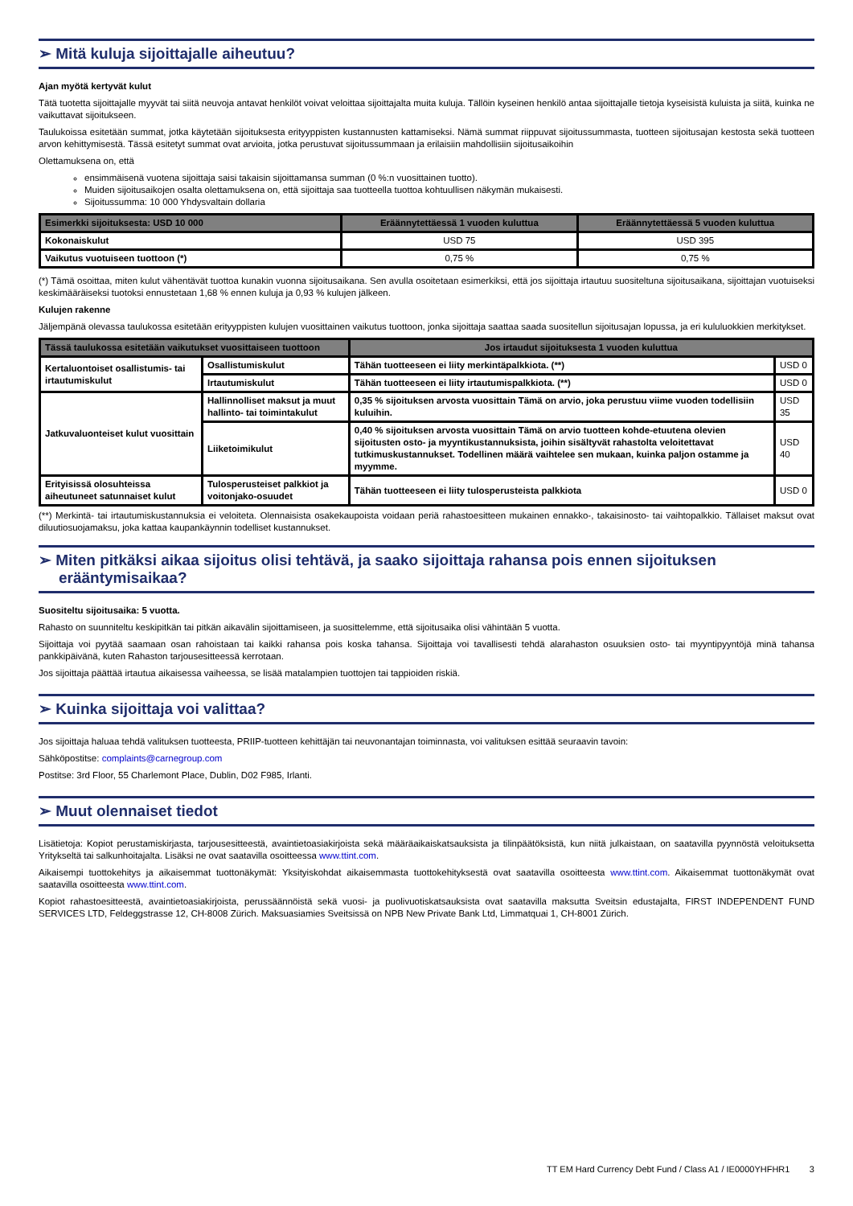➢ Mitä kuluja sijoittajalle aiheutuu?
Ajan myötä kertyvät kulut
Tätä tuotetta sijoittajalle myyvät tai siitä neuvoja antavat henkilöt voivat veloittaa sijoittajalta muita kuluja. Tällöin kyseinen henkilö antaa sijoittajalle tietoja kyseisistä kuluista ja siitä, kuinka ne vaikuttavat sijoitukseen.
Taulukoissa esitetään summat, jotka käytetään sijoituksesta erityyppisten kustannusten kattamiseksi. Nämä summat riippuvat sijoitussummasta, tuotteen sijoitusajan kestosta sekä tuotteen arvon kehittymisestä. Tässä esitetyt summat ovat arvioita, jotka perustuvat sijoitussummaan ja erilaisiin mahdollisiin sijoitusaikoihin
Olettamuksena on, että
ensimmäisenä vuotena sijoittaja saisi takaisin sijoittamansa summan (0 %:n vuosittainen tuotto).
Muiden sijoitusaikojen osalta olettamuksena on, että sijoittaja saa tuotteella tuottoa kohtuullisen näkymän mukaisesti.
Sijoitussumma: 10 000 Yhdysvaltain dollaria
| Esimerkki sijoituksesta: USD 10 000 | Eräännytettäessä 1 vuoden kuluttua | Eräännytettäessä 5 vuoden kuluttua |
| --- | --- | --- |
| Kokonaiskulut | USD 75 | USD 395 |
| Vaikutus vuotuiseen tuottoon (*) | 0,75 % | 0,75 % |
(*) Tämä osoittaa, miten kulut vähentävät tuottoa kunakin vuonna sijoitusaikana. Sen avulla osoitetaan esimerkiksi, että jos sijoittaja irtautuu suositeltuna sijoitusaikana, sijoittajan vuotuiseksi keskimääräiseksi tuotoksi ennustetaan 1,68 % ennen kuluja ja 0,93 % kulujen jälkeen.
Kulujen rakenne
Jäljempänä olevassa taulukossa esitetään erityyppisten kulujen vuosittainen vaikutus tuottoon, jonka sijoittaja saattaa saada suositellun sijoitusajan lopussa, ja eri kululuokkien merkitykset.
| Tässä taulukossa esitetään vaikutukset vuosittaiseen tuottoon | | Jos irtaudut sijoituksesta 1 vuoden kuluttua | |
| --- | --- | --- | --- |
| Kertaluontoiset osallistumis- tai irtautumiskulut | Osallistumiskulut | Tähän tuotteeseen ei liity merkintäpalkkiota. (**) | USD 0 |
| | Irtautumiskulut | Tähän tuotteeseen ei liity irtautumispalkkiota. (**) | USD 0 |
| Jatkuvaluonteiset kulut vuosittain | Hallinnolliset maksut ja muut hallinto- tai toimintakulut | 0,35 % sijoituksen arvosta vuosittain Tämä on arvio, joka perustuu viime vuoden todellisiin kuluihin. | USD 35 |
| | Liiketoimikulut | 0,40 % sijoituksen arvosta vuosittain Tämä on arvio tuotteen kohde-etuutena olevien sijoitusten osto- ja myyntikustannuksista, joihin sisältyvät rahastolta veloitettavat tutkimuskustannukset. Todellinen määrä vaihtelee sen mukaan, kuinka paljon ostamme ja myymme. | USD 40 |
| Erityisissä olosuhteissa aiheutuneet satunnaiset kulut | Tulosperusteiset palkkiot ja voitonjako-osuudet | Tähän tuotteeseen ei liity tulosperusteista palkkiota | USD 0 |
(**) Merkintä- tai irtautumiskustannuksia ei veloiteta. Olennaisista osakekaupoista voidaan periä rahastoesitteen mukainen ennakko-, takaisinosto- tai vaihtopalkkio. Tällaiset maksut ovat diluutiosuojamaksu, joka kattaa kaupankäynnin todelliset kustannukset.
➢ Miten pitkäksi aikaa sijoitus olisi tehtävä, ja saako sijoittaja rahansa pois ennen sijoituksen erääntymisaikaa?
Suositeltu sijoitusaika: 5 vuotta.
Rahasto on suunniteltu keskipitkän tai pitkän aikavälin sijoittamiseen, ja suosittelemme, että sijoitusaika olisi vähintään 5 vuotta.
Sijoittaja voi pyytää saamaan osan rahoistaan tai kaikki rahansa pois koska tahansa. Sijoittaja voi tavallisesti tehdä alarahaston osuuksien osto- tai myyntipyyntöjä minä tahansa pankkipäivänä, kuten Rahaston tarjousesitteessä kerrotaan.
Jos sijoittaja päättää irtautua aikaisessa vaiheessa, se lisää matalampien tuottojen tai tappioiden riskiä.
➢ Kuinka sijoittaja voi valittaa?
Jos sijoittaja haluaa tehdä valituksen tuotteesta, PRIIP-tuotteen kehittäjän tai neuvonantajan toiminnasta, voi valituksen esittää seuraavin tavoin:
Sähköpostitse: complaints@carnegroup.com
Postitse: 3rd Floor, 55 Charlemont Place, Dublin, D02 F985, Irlanti.
➢ Muut olennaiset tiedot
Lisätietoja: Kopiot perustamiskirjasta, tarjousesitteestä, avaintietoasiakirjoista sekä määräaikaiskatsauksista ja tilinpäätöksistä, kun niitä julkaistaan, on saatavilla pyynnöstä veloituksetta Yritykseltä tai salkunhoitajalta. Lisäksi ne ovat saatavilla osoitteessa www.ttint.com.
Aikaisempi tuottokehitys ja aikaisemmat tuottonäkymät: Yksityiskohdat aikaisemmasta tuottokehityksestä ovat saatavilla osoitteesta www.ttint.com. Aikaisemmat tuottonäkymät ovat saatavilla osoitteesta www.ttint.com.
Kopiot rahastoesitteestä, avaintietoasiakirjoista, perussäännöistä sekä vuosi- ja puolivuotiskatsauksista ovat saatavilla maksutta Sveitsin edustajalta, FIRST INDEPENDENT FUND SERVICES LTD, Feldeggstrasse 12, CH-8008 Zürich. Maksuasiamies Sveitsissä on NPB New Private Bank Ltd, Limmatquai 1, CH-8001 Zürich.
TT EM Hard Currency Debt Fund / Class A1 / IE0000YHFHR1 3